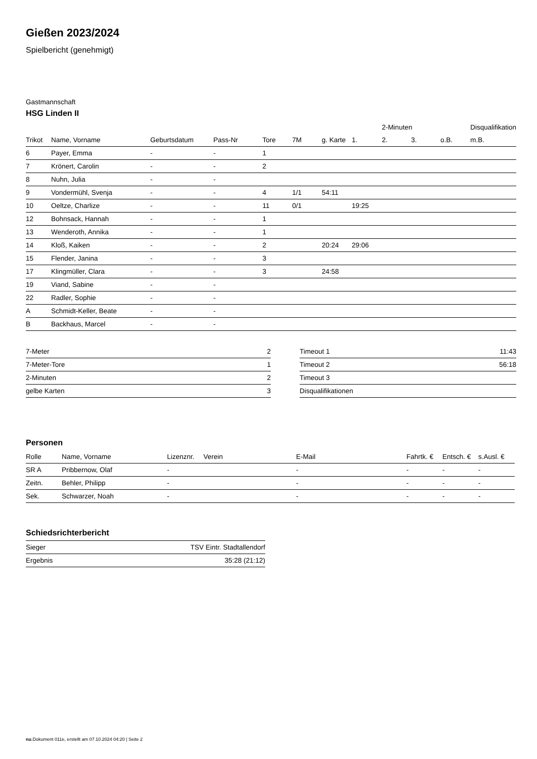Gießen 2023/2024
Spielbericht (genehmigt)
Gastmannschaft
HSG Linden II
| | | | | | | | | 2-Minuten | | | Disqualifikation |
| --- | --- | --- | --- | --- | --- | --- | --- | --- | --- | --- | --- |
| Trikot | Name, Vorname | Geburtsdatum | Pass-Nr | Tore | 7M | g. Karte | 1. | 2. | 3. | o.B. | m.B. |
| 6 | Payer, Emma | - | - | 1 | | | | | | | |
| 7 | Krönert, Carolin | - | - | 2 | | | | | | | |
| 8 | Nuhn, Julia | - | - | | | | | | | | |
| 9 | Vondermühl, Svenja | - | - | 4 | 1/1 | 54:11 | | | | | |
| 10 | Oeltze, Charlize | - | - | 11 | 0/1 | | 19:25 | | | | |
| 12 | Bohnsack, Hannah | - | - | 1 | | | | | | | |
| 13 | Wenderoth, Annika | - | - | 1 | | | | | | | |
| 14 | Kloß, Kaiken | - | - | 2 | | 20:24 | 29:06 | | | | |
| 15 | Flender, Janina | - | - | 3 | | | | | | | |
| 17 | Klingmüller, Clara | - | - | 3 | | 24:58 | | | | | |
| 19 | Viand, Sabine | - | - | | | | | | | | |
| 22 | Radler, Sophie | - | - | | | | | | | | |
| A | Schmidt-Keller, Beate | - | - | | | | | | | | |
| B | Backhaus, Marcel | - | - | | | | | | | | |
| 7-Meter | 2 |
| 7-Meter-Tore | 1 |
| 2-Minuten | 2 |
| gelbe Karten | 3 |
| Timeout 1 | 11:43 |
| Timeout 2 | 56:18 |
| Timeout 3 | |
| Disqualifikationen | |
Personen
| Rolle | Name, Vorname | Lizenznr. | Verein | E-Mail | Fahrtk. € | Entsch. € | s.Ausl. € |
| --- | --- | --- | --- | --- | --- | --- | --- |
| SR A | Pribbernow, Olaf | - | | - | - | - | - |
| Zeitn. | Behler, Philipp | - | | - | - | - | - |
| Sek. | Schwarzer, Noah | - | | - | - | - | - |
Schiedsrichterbericht
| Sieger | TSV Eintr. Stadtallendorf |
| Ergebnis | 35:28 (21:12) |
nu.Dokument 011e, erstellt am 07.10.2024 04:20 | Seite 2